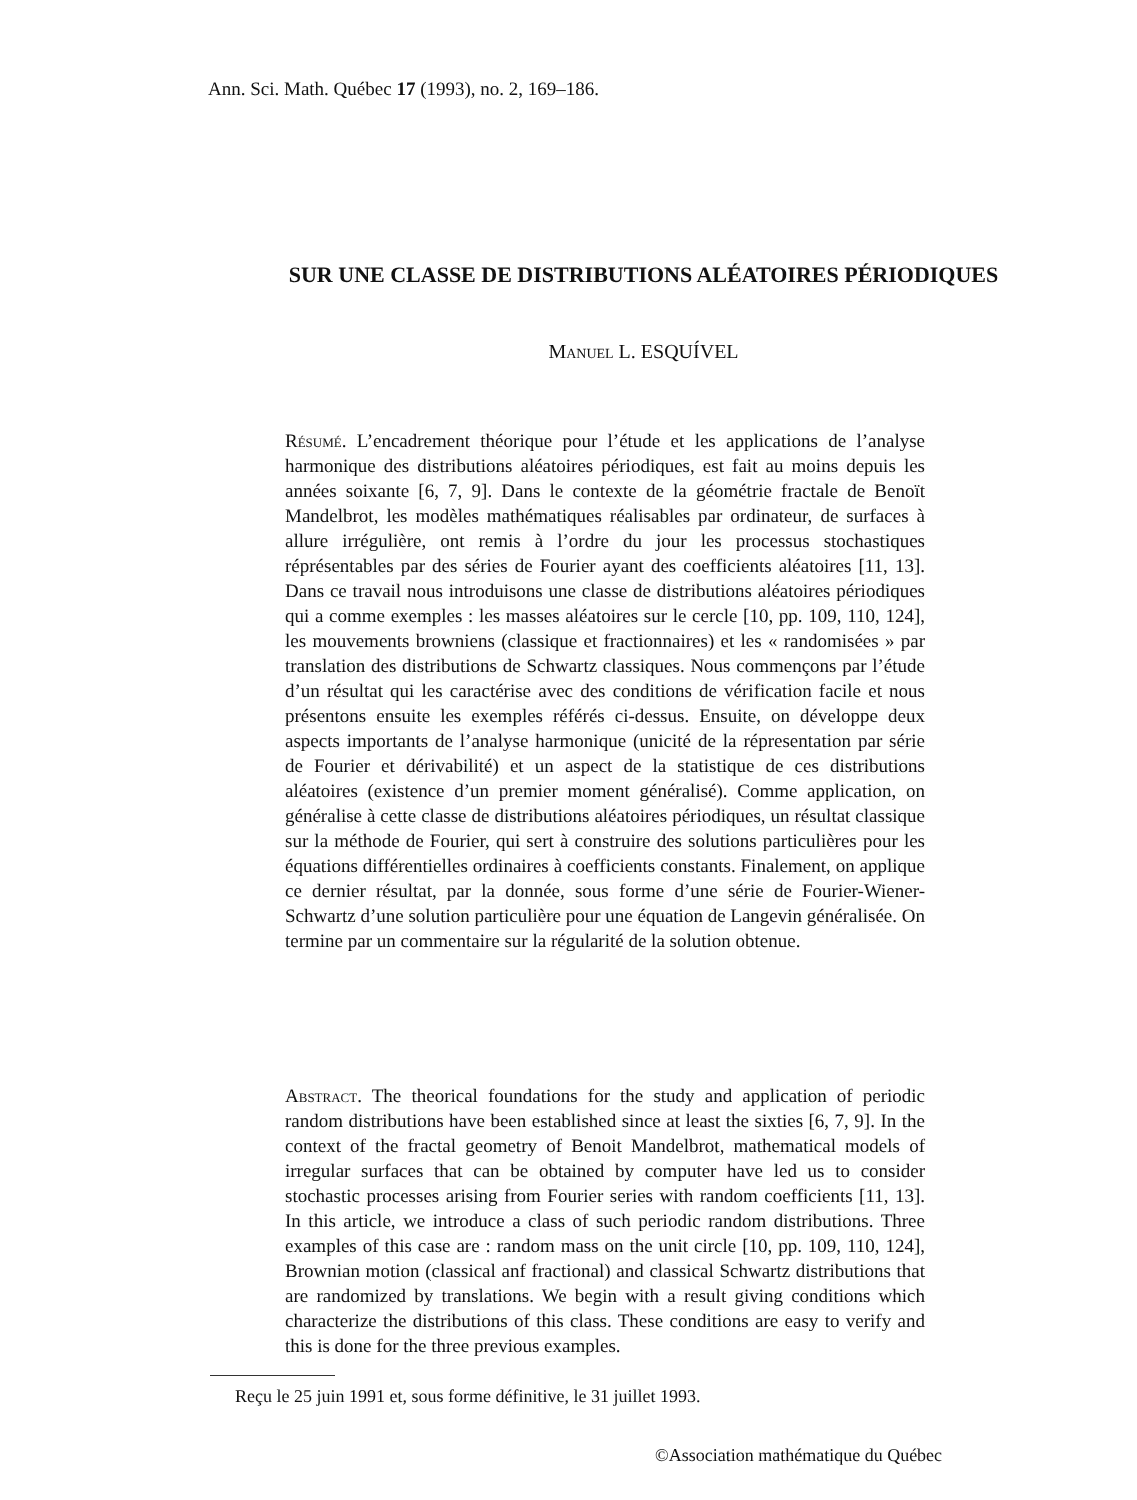Ann. Sci. Math. Québec 17 (1993), no. 2, 169–186.
SUR UNE CLASSE DE DISTRIBUTIONS ALÉATOIRES PÉRIODIQUES
Manuel L. ESQUÍVEL
Résumé. L’encadrement théorique pour l’étude et les applications de l’analyse harmonique des distributions aléatoires périodiques, est fait au moins depuis les années soixante [6, 7, 9]. Dans le contexte de la géométrie fractale de Benoït Mandelbrot, les modèles mathématiques réalisables par ordinateur, de surfaces à allure irrégulière, ont remis à l’ordre du jour les processus stochastiques réprésentables par des séries de Fourier ayant des coefficients aléatoires [11, 13]. Dans ce travail nous introduisons une classe de distributions aléatoires périodiques qui a comme exemples : les masses aléatoires sur le cercle [10, pp. 109, 110, 124], les mouvements browniens (classique et fractionnaires) et les « randomisées » par translation des distributions de Schwartz classiques. Nous commençons par l’étude d’un résultat qui les caractérise avec des conditions de vérification facile et nous présentons ensuite les exemples référés ci-dessus. Ensuite, on développe deux aspects importants de l’analyse harmonique (unicité de la répresentation par série de Fourier et dérivabilité) et un aspect de la statistique de ces distributions aléatoires (existence d’un premier moment généralisé). Comme application, on généralise à cette classe de distributions aléatoires périodiques, un résultat classique sur la méthode de Fourier, qui sert à construire des solutions particulières pour les équations différentielles ordinaires à coefficients constants. Finalement, on applique ce dernier résultat, par la donnée, sous forme d’une série de Fourier-Wiener-Schwartz d’une solution particulière pour une équation de Langevin généralisée. On termine par un commentaire sur la régularité de la solution obtenue.
Abstract. The theorical foundations for the study and application of periodic random distributions have been established since at least the sixties [6, 7, 9]. In the context of the fractal geometry of Benoit Mandelbrot, mathematical models of irregular surfaces that can be obtained by computer have led us to consider stochastic processes arising from Fourier series with random coefficients [11, 13]. In this article, we introduce a class of such periodic random distributions. Three examples of this case are : random mass on the unit circle [10, pp. 109, 110, 124], Brownian motion (classical anf fractional) and classical Schwartz distributions that are randomized by translations. We begin with a result giving conditions which characterize the distributions of this class. These conditions are easy to verify and this is done for the three previous examples.
Reçu le 25 juin 1991 et, sous forme définitive, le 31 juillet 1993.
©Association mathématique du Québec